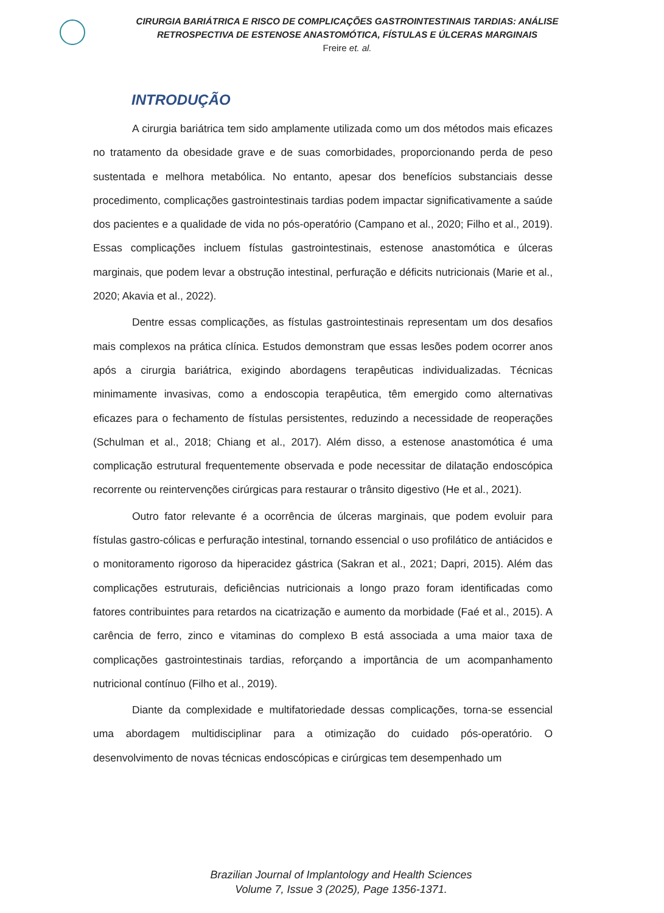CIRURGIA BARIÁTRICA E RISCO DE COMPLICAÇÕES GASTROINTESTINAIS TARDIAS: ANÁLISE
RETROSPECTIVA DE ESTENOSE ANASTOMÓTICA, FÍSTULAS E ÚLCERAS MARGINAIS
Freire et. al.
INTRODUÇÃO
A cirurgia bariátrica tem sido amplamente utilizada como um dos métodos mais eficazes no tratamento da obesidade grave e de suas comorbidades, proporcionando perda de peso sustentada e melhora metabólica. No entanto, apesar dos benefícios substanciais desse procedimento, complicações gastrointestinais tardias podem impactar significativamente a saúde dos pacientes e a qualidade de vida no pós-operatório (Campano et al., 2020; Filho et al., 2019). Essas complicações incluem fístulas gastrointestinais, estenose anastomótica e úlceras marginais, que podem levar a obstrução intestinal, perfuração e déficits nutricionais (Marie et al., 2020; Akavia et al., 2022).
Dentre essas complicações, as fístulas gastrointestinais representam um dos desafios mais complexos na prática clínica. Estudos demonstram que essas lesões podem ocorrer anos após a cirurgia bariátrica, exigindo abordagens terapêuticas individualizadas. Técnicas minimamente invasivas, como a endoscopia terapêutica, têm emergido como alternativas eficazes para o fechamento de fístulas persistentes, reduzindo a necessidade de reoperações (Schulman et al., 2018; Chiang et al., 2017). Além disso, a estenose anastomótica é uma complicação estrutural frequentemente observada e pode necessitar de dilatação endoscópica recorrente ou reintervenções cirúrgicas para restaurar o trânsito digestivo (He et al., 2021).
Outro fator relevante é a ocorrência de úlceras marginais, que podem evoluir para fístulas gastro-cólicas e perfuração intestinal, tornando essencial o uso profilático de antiácidos e o monitoramento rigoroso da hiperacidez gástrica (Sakran et al., 2021; Dapri, 2015). Além das complicações estruturais, deficiências nutricionais a longo prazo foram identificadas como fatores contribuintes para retardos na cicatrização e aumento da morbidade (Faé et al., 2015). A carência de ferro, zinco e vitaminas do complexo B está associada a uma maior taxa de complicações gastrointestinais tardias, reforçando a importância de um acompanhamento nutricional contínuo (Filho et al., 2019).
Diante da complexidade e multifatoriedade dessas complicações, torna-se essencial uma abordagem multidisciplinar para a otimização do cuidado pós-operatório. O desenvolvimento de novas técnicas endoscópicas e cirúrgicas tem desempenhado um
Brazilian Journal of Implantology and Health Sciences
Volume 7, Issue 3 (2025), Page 1356-1371.